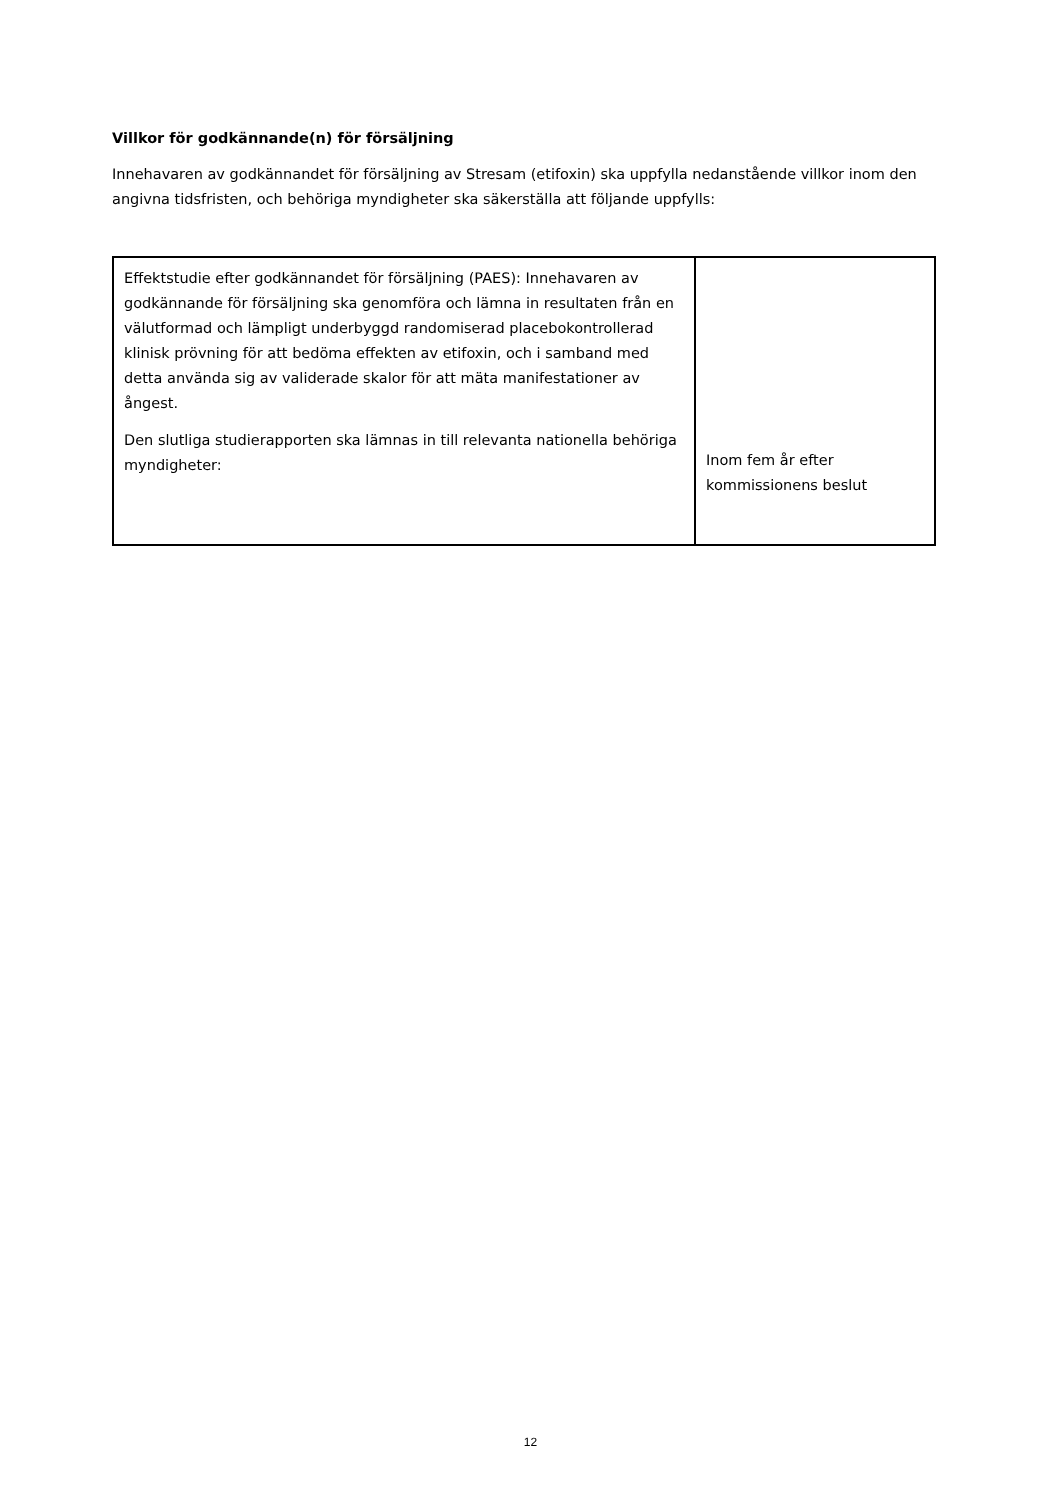Villkor för godkännande(n) för försäljning
Innehavaren av godkännandet för försäljning av Stresam (etifoxin) ska uppfylla nedanstående villkor inom den angivna tidsfristen, och behöriga myndigheter ska säkerställa att följande uppfylls:
| Effektstudie efter godkännandet för försäljning (PAES): Innehavaren av godkännande för försäljning ska genomföra och lämna in resultaten från en välutformad och lämpligt underbyggd randomiserad placebokontrollerad klinisk prövning för att bedöma effekten av etifoxin, och i samband med detta använda sig av validerade skalor för att mäta manifestationer av ångest. Den slutliga studierapporten ska lämnas in till relevanta nationella behöriga myndigheter: | Inom fem år efter kommissionens beslut |
12